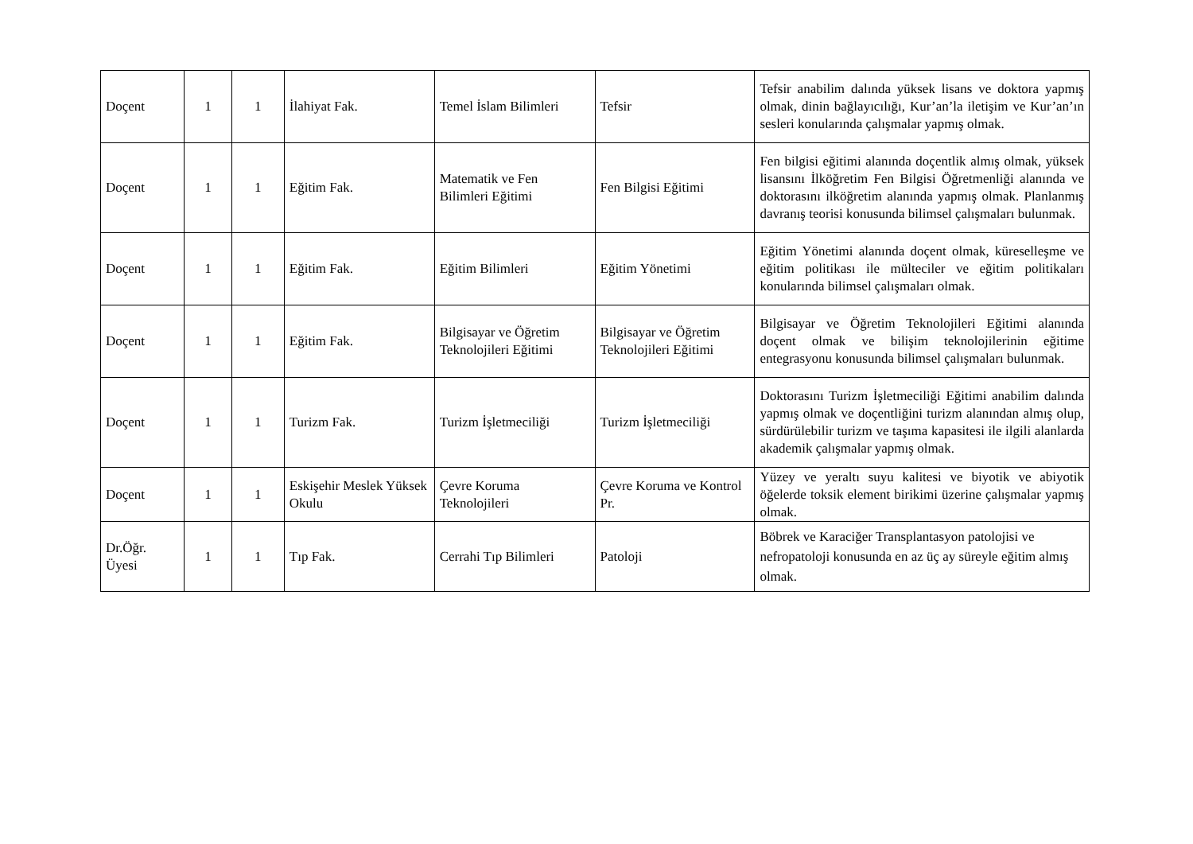| Doçent | 1 | 1 | İlahiyat Fak. | Temel İslam Bilimleri | Tefsir | Tefsir anabilim dalında yüksek lisans ve doktora yapmış olmak, dinin bağlayıcılığı, Kur’an’la iletişim ve Kur’an’ın sesleri konularında çalışmalar yapmış olmak. |
| Doçent | 1 | 1 | Eğitim Fak. | Matematik ve Fen Bilimleri Eğitimi | Fen Bilgisi Eğitimi | Fen bilgisi eğitimi alanında doçentlik almış olmak, yüksek lisansını İlköğretim Fen Bilgisi Öğretmenliği alanında ve doktorasını ilköğretim alanında yapmış olmak. Planlanmış davranış teorisi konusunda bilimsel çalışmaları bulunmak. |
| Doçent | 1 | 1 | Eğitim Fak. | Eğitim Bilimleri | Eğitim Yönetimi | Eğitim Yönetimi alanında doçent olmak, küreselleşme ve eğitim politikası ile mülteciler ve eğitim politikaları konularında bilimsel çalışmaları olmak. |
| Doçent | 1 | 1 | Eğitim Fak. | Bilgisayar ve Öğretim Teknolojileri Eğitimi | Bilgisayar ve Öğretim Teknolojileri Eğitimi | Bilgisayar ve Öğretim Teknolojileri Eğitimi alanında doçent olmak ve bilişim teknolojilerinin eğitime entegrasyonu konusunda bilimsel çalışmaları bulunmak. |
| Doçent | 1 | 1 | Turizm Fak. | Turizm İşletmeciliği | Turizm İşletmeciliği | Doktorasını Turizm İşletmeciliği Eğitimi anabilim dalında yapmış olmak ve doçentliğini turizm alanından almış olup, sürdürülebilir turizm ve taşıma kapasitesi ile ilgili alanlarda akademik çalışmalar yapmış olmak. |
| Doçent | 1 | 1 | Eskişehir Meslek Yüksek Okulu | Çevre Koruma Teknolojileri | Çevre Koruma ve Kontrol Pr. | Yüzey ve yeraltı suyu kalitesi ve biyotik ve abiyotik öğelerde toksik element birikimi üzerine çalışmalar yapmış olmak. |
| Dr.Öğr. Üyesi | 1 | 1 | Tıp Fak. | Cerrahi Tıp Bilimleri | Patoloji | Böbrek ve Karaciğer Transplantasyon patolojisi ve nefropatoloji konusunda en az üç ay süreyle eğitim almış olmak. |